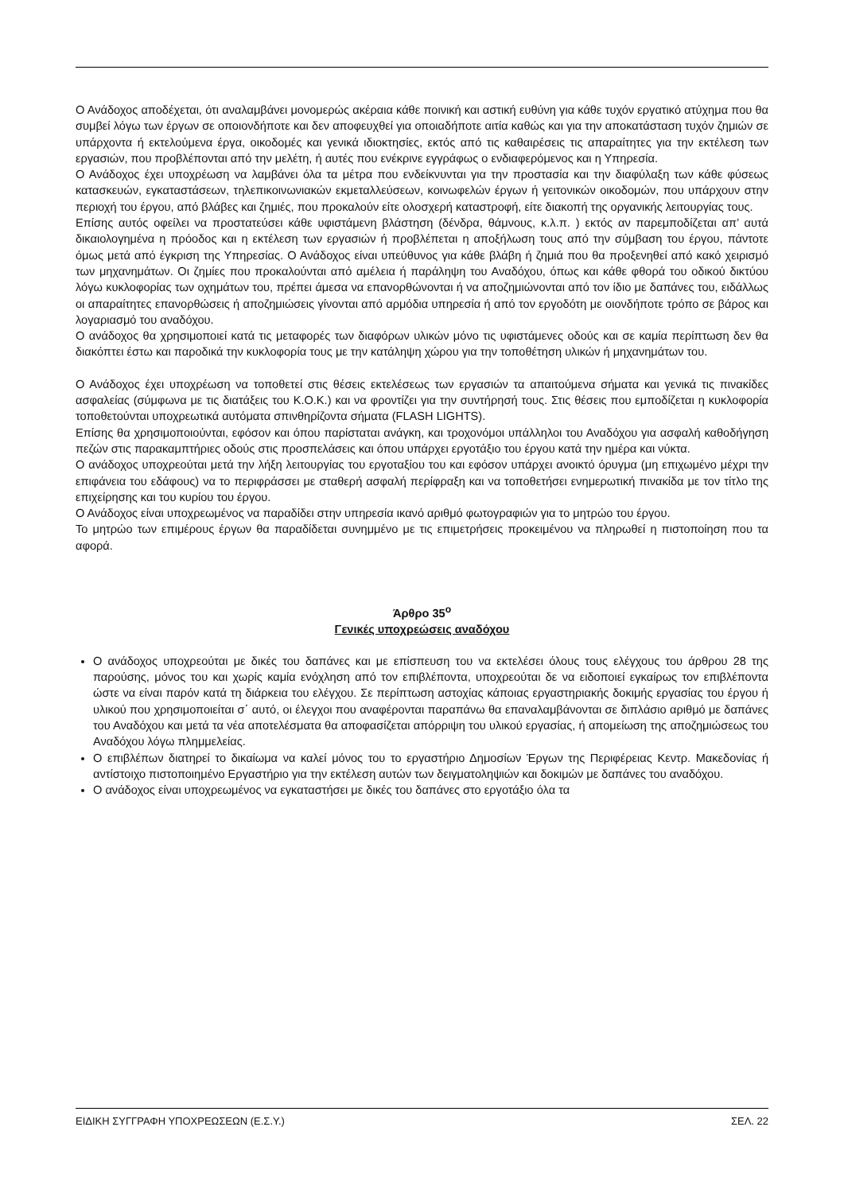Ο Ανάδοχος αποδέχεται, ότι αναλαμβάνει μονομερώς ακέραια κάθε ποινική και αστική ευθύνη για κάθε τυχόν εργατικό ατύχημα που θα συμβεί λόγω των έργων σε οποιονδήποτε και δεν αποφευχθεί για οποιαδήποτε αιτία καθώς και για την αποκατάσταση τυχόν ζημιών σε υπάρχοντα ή εκτελούμενα έργα, οικοδομές και γενικά ιδιοκτησίες, εκτός από τις καθαιρέσεις τις απαραίτητες για την εκτέλεση των εργασιών, που προβλέπονται από την μελέτη, ή αυτές που ενέκρινε εγγράφως ο ενδιαφερόμενος και η Υπηρεσία.
Ο Ανάδοχος έχει υποχρέωση να λαμβάνει όλα τα μέτρα που ενδείκνυνται για την προστασία και την διαφύλαξη των κάθε φύσεως κατασκευών, εγκαταστάσεων, τηλεπικοινωνιακών εκμεταλλεύσεων, κοινωφελών έργων ή γειτονικών οικοδομών, που υπάρχουν στην περιοχή του έργου, από βλάβες και ζημιές, που προκαλούν είτε ολοσχερή καταστροφή, είτε διακοπή της οργανικής λειτουργίας τους.
Επίσης αυτός οφείλει να προστατεύσει κάθε υφιστάμενη βλάστηση (δένδρα, θάμνους, κ.λ.π. ) εκτός αν παρεμποδίζεται απ’ αυτά δικαιολογημένα η πρόοδος και η εκτέλεση των εργασιών ή προβλέπεται η αποξήλωση τους από την σύμβαση του έργου, πάντοτε όμως μετά από έγκριση της Υπηρεσίας. Ο Ανάδοχος είναι υπεύθυνος για κάθε βλάβη ή ζημιά που θα προξενηθεί από κακό χειρισμό των μηχανημάτων. Οι ζημίες που προκαλούνται από αμέλεια ή παράληψη του Αναδόχου, όπως και κάθε φθορά του οδικού δικτύου λόγω κυκλοφορίας των οχημάτων του, πρέπει άμεσα να επανορθώνονται ή να αποζημιώνονται από τον ίδιο με δαπάνες του, ειδάλλως οι απαραίτητες επανορθώσεις ή αποζημιώσεις γίνονται από αρμόδια υπηρεσία ή από τον εργοδότη με οιονδήποτε τρόπο σε βάρος και λογαριασμό του αναδόχου.
Ο ανάδοχος θα χρησιμοποιεί κατά τις μεταφορές των διαφόρων υλικών μόνο τις υφιστάμενες οδούς και σε καμία περίπτωση δεν θα διακόπτει έστω και παροδικά την κυκλοφορία τους με την κατάληψη χώρου για την τοποθέτηση υλικών ή μηχανημάτων του.
Ο Ανάδοχος έχει υποχρέωση να τοποθετεί στις θέσεις εκτελέσεως των εργασιών τα απαιτούμενα σήματα και γενικά τις πινακίδες ασφαλείας (σύμφωνα με τις διατάξεις του Κ.Ο.Κ.) και να φροντίζει για την συντήρησή τους. Στις θέσεις που εμποδίζεται η κυκλοφορία τοποθετούνται υποχρεωτικά αυτόματα σπινθηρίζοντα σήματα (FLASH LIGHTS).
Επίσης θα χρησιμοποιούνται, εφόσον και όπου παρίσταται ανάγκη, και τροχονόμοι υπάλληλοι του Αναδόχου για ασφαλή καθοδήγηση πεζών στις παρακαμπτήριες οδούς στις προσπελάσεις και όπου υπάρχει εργοτάξιο του έργου κατά την ημέρα και νύκτα.
Ο ανάδοχος υποχρεούται μετά την λήξη λειτουργίας του εργοταξίου του και εφόσον υπάρχει ανοικτό όρυγμα (μη επιχωμένο μέχρι την επιφάνεια του εδάφους) να το περιφράσσει με σταθερή ασφαλή περίφραξη και να τοποθετήσει ενημερωτική πινακίδα με τον τίτλο της επιχείρησης και του κυρίου του έργου.
Ο Ανάδοχος είναι υποχρεωμένος να παραδίδει στην υπηρεσία ικανό αριθμό φωτογραφιών για το μητρώο του έργου.
Το μητρώο των επιμέρους έργων θα παραδίδεται συνημμένο με τις επιμετρήσεις προκειμένου να πληρωθεί η πιστοποίηση που τα αφορά.
Άρθρο 35<sup>ο</sup>
Γενικές υποχρεώσεις αναδόχου
Ο ανάδοχος υποχρεούται με δικές του δαπάνες και με επίσπευση του να εκτελέσει όλους τους ελέγχους του άρθρου 28 της παρούσης, μόνος του και χωρίς καμία ενόχληση από τον επιβλέποντα, υποχρεούται δε να ειδοποιεί εγκαίρως τον επιβλέποντα ώστε να είναι παρόν κατά τη διάρκεια του ελέγχου. Σε περίπτωση αστοχίας κάποιας εργαστηριακής δοκιμής εργασίας του έργου ή υλικού που χρησιμοποιείται σ΄ αυτό, οι έλεγχοι που αναφέρονται παραπάνω θα επαναλαμβάνονται σε διπλάσιο αριθμό με δαπάνες του Αναδόχου και μετά τα νέα αποτελέσματα θα αποφασίζεται απόρριψη του υλικού εργασίας, ή απομείωση της αποζημιώσεως του Αναδόχου λόγω πλημμελείας.
Ο επιβλέπων διατηρεί το δικαίωμα να καλεί μόνος του το εργαστήριο Δημοσίων Έργων της Περιφέρειας Κεντρ. Μακεδονίας ή αντίστοιχο πιστοποιημένο Εργαστήριο για την εκτέλεση αυτών των δειγματοληψιών και δοκιμών με δαπάνες του αναδόχου.
Ο ανάδοχος είναι υποχρεωμένος να εγκαταστήσει με δικές του δαπάνες στο εργοτάξιο όλα τα
ΕΙΔΙΚΗ ΣΥΓΓΡΑΦΗ ΥΠΟΧΡΕΩΣΕΩΝ (Ε.Σ.Υ.) ΣΕΛ. 22